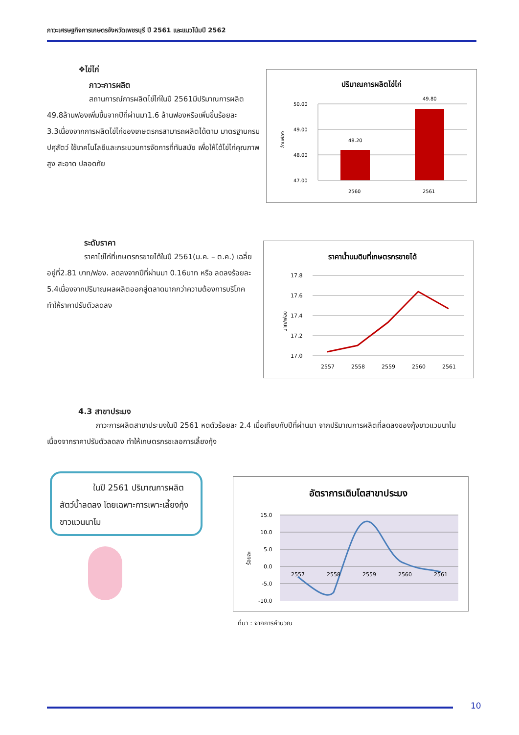ภาวะเศรษฐกิจการเกษตรจังหวัดเพชรบุรี ปี 2561 และแนวโน้มปี 2562
❖ไข่ไก่
ภาวะการผลิต
สถานการณ์การผลิตไข่ไก่ในปี 2561มีปริมาณการผลิต 49.8ล้านฟองเพิ่มขึ้นจากปีที่ผ่านมา1.6 ล้านฟองหรือเพิ่มขึ้นร้อยละ 3.3เนื่องจากการผลิตไข่ไก่ของเกษตรกรสามารถผลิตได้ตาม มาตรฐานกรมปศุสัตว์ ใช้เทคโนโลยีและกระบวนการจัดการที่ทันสมัย เพื่อให้ได้ไข่ไก่คุณภาพสูง สะอาด ปลอดภัย
ปริมาณการผลิตไข่ไก่
50.00
49.00
48.00
47.00
48.20
49.80
2560
2561
ล้านฟอง
ระดับราคา
ราคาไข่ไก่ที่เกษตรกรขายได้ในปี 2561(ม.ค. – ต.ค.) เฉลี่ยอยู่ที่2.81 บาท/ฟอง. ลดลงจากปีที่ผ่านมา 0.16บาท หรือ ลดลงร้อยละ 5.4เนื่องจากปริมาณผลผลิตออกสู่ตลาดมากกว่าความต้องการบริโภค ทำให้ราคาปรับตัวลดลง
ราคาน้ำนมดิบที่เกษตรกรขายได้
17.8
17.6
17.4
17.2
17.0
2557
2558
2559
2560
2561
บาท/ฟอง
4.3 สาขาประมง
ภาวะการผลิตสาขาประมงในปี 2561 หดตัวร้อยละ 2.4 เมื่อเทียบกับปีที่ผ่านมา จากปริมาณการผลิตที่ลดลงของกุ้งขาวแวนนาไม เนื่องจากราคาปรับตัวลดลง ทำให้เกษตรกรชะลอการเลี้ยงกุ้ง
ในปี 2561 ปริมาณการผลิตสัตว์น้ำลดลง โดยเฉพาะการเพาะเลี้ยงกุ้งขาวแวนนาไม
อัตราการเติบโตสาขาประมง
15.0
10.0
5.0
0.0
-5.0
-10.0
2557
2558
2559
2560
2561
ร้อยละ
ที่มา : จากการคำนวณ
10